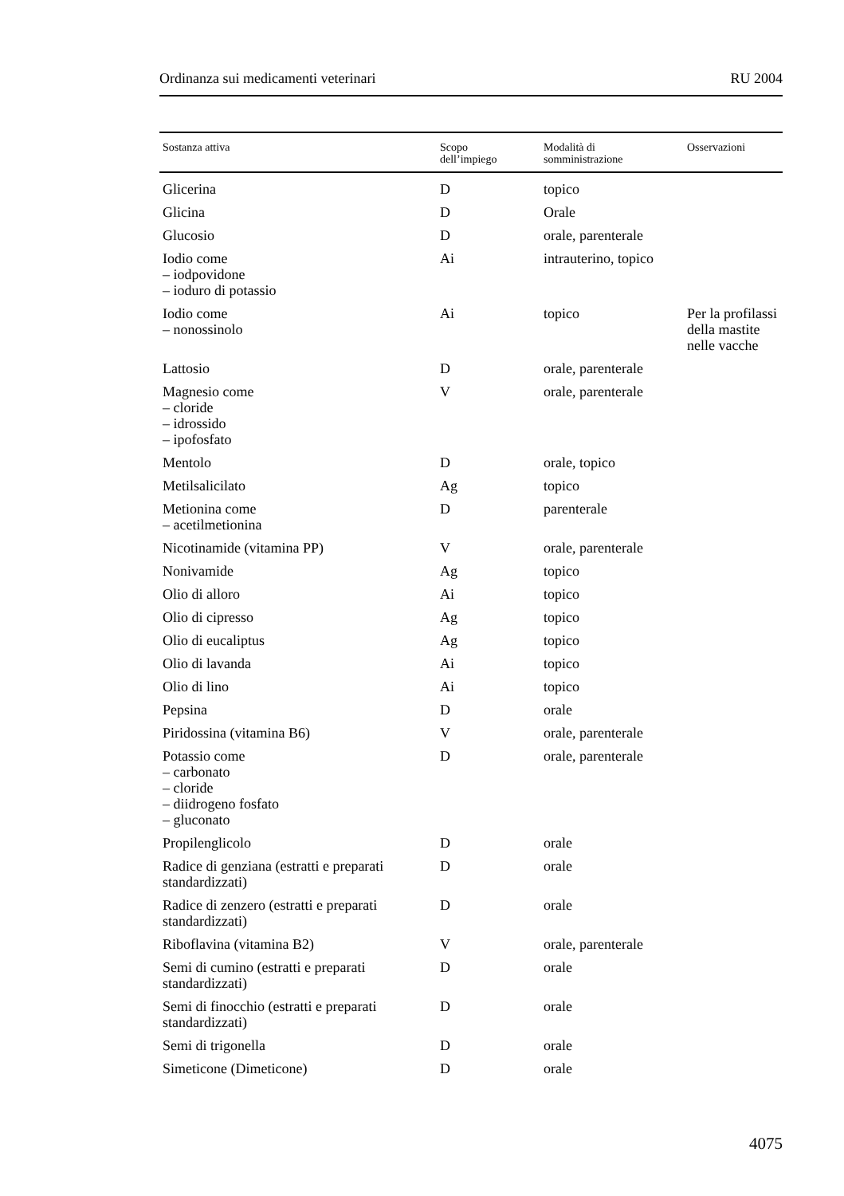Ordinanza sui medicamenti veterinari RU 2004
| Sostanza attiva | Scopo dell’impiego | Modalità di somministrazione | Osservazioni |
| --- | --- | --- | --- |
| Glicerina | D | topico | |
| Glicina | D | Orale | |
| Glucosio | D | orale, parenterale | |
| Iodio come – iodpovidone – ioduro di potassio | Ai | intrauterino, topico | |
| Iodio come – nonossinolo | Ai | topico | Per la profilassi della mastite nelle vacche |
| Lattosio | D | orale, parenterale | |
| Magnesio come – cloride – idrossido – ipofosfato | V | orale, parenterale | |
| Mentolo | D | orale, topico | |
| Metilsalicilato | Ag | topico | |
| Metionina come – acetilmetionina | D | parenterale | |
| Nicotinamide (vitamina PP) | V | orale, parenterale | |
| Nonivamide | Ag | topico | |
| Olio di alloro | Ai | topico | |
| Olio di cipresso | Ag | topico | |
| Olio di eucaliptus | Ag | topico | |
| Olio di lavanda | Ai | topico | |
| Olio di lino | Ai | topico | |
| Pepsina | D | orale | |
| Piridossina (vitamina B6) | V | orale, parenterale | |
| Potassio come – carbonato – cloride – diidrogeno fosfato – gluconato | D | orale, parenterale | |
| Propilenglicolo | D | orale | |
| Radice di genziana (estratti e preparati standardizzati) | D | orale | |
| Radice di zenzero (estratti e preparati standardizzati) | D | orale | |
| Riboflavina (vitamina B2) | V | orale, parenterale | |
| Semi di cumino (estratti e preparati standardizzati) | D | orale | |
| Semi di finocchio (estratti e preparati standardizzati) | D | orale | |
| Semi di trigonella | D | orale | |
| Simeticone (Dimeticone) | D | orale | |
4075